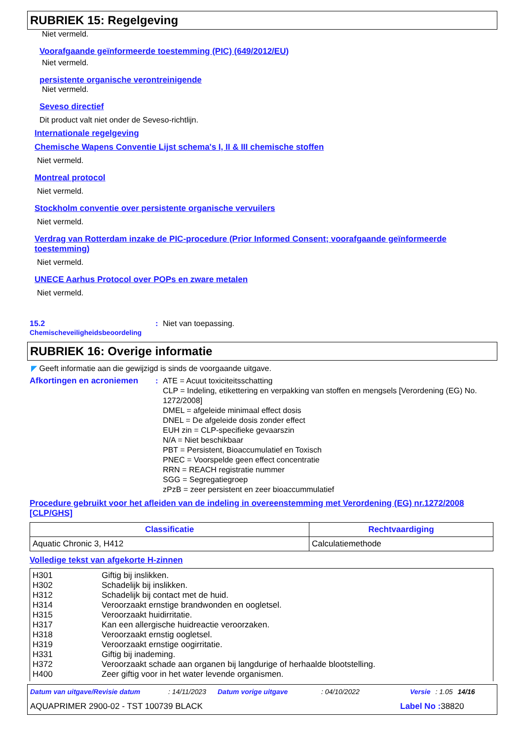RUBRIEK 15: Regelgeving
Niet vermeld.
Voorafgaande geïnformeerde toestemming (PIC) (649/2012/EU)
Niet vermeld.
persistente organische verontreinigende
Niet vermeld.
Seveso directief
Dit product valt niet onder de Seveso-richtlijn.
Internationale regelgeving
Chemische Wapens Conventie Lijst schema's I, II & III chemische stoffen
Niet vermeld.
Montreal protocol
Niet vermeld.
Stockholm conventie over persistente organische vervuilers
Niet vermeld.
Verdrag van Rotterdam inzake de PIC-procedure (Prior Informed Consent; voorafgaande geïnformeerde toestemming)
Niet vermeld.
UNECE Aarhus Protocol over POPs en zware metalen
Niet vermeld.
15.2
Chemischeveiligheidsbeoordeling
: Niet van toepassing.
RUBRIEK 16: Overige informatie
◤ Geeft informatie aan die gewijzigd is sinds de voorgaande uitgave.
Afkortingen en acroniemen : ATE = Acuut toxiciteitsschatting
CLP = Indeling, etikettering en verpakking van stoffen en mengsels [Verordening (EG) No. 1272/2008]
DMEL = afgeleide minimaal effect dosis
DNEL = De afgeleide dosis zonder effect
EUH zin = CLP-specifieke gevaarszin
N/A = Niet beschikbaar
PBT = Persistent, Bioaccumulatief en Toxisch
PNEC = Voorspelde geen effect concentratie
RRN = REACH registratie nummer
SGG = Segregatiegroep
zPzB = zeer persistent en zeer bioaccummulatief
Procedure gebruikt voor het afleiden van de indeling in overeenstemming met Verordening (EG) nr.1272/2008 [CLP/GHS]
| Classificatie | Rechtvaardiging |
| --- | --- |
| Aquatic Chronic 3, H412 | Calculatiemethode |
Volledige tekst van afgekorte H-zinnen
| H301 H302 H312 H314 H315 H317 H318 H319 H331 H372 H400 Giftig bij inslikken. Schadelijk bij inslikken. Schadelijk bij contact met de huid. Veroorzaakt ernstige brandwonden en oogletsel. Veroorzaakt huidirritatie. Kan een allergische huidreactie veroorzaken. Veroorzaakt ernstig oogletsel. Veroorzaakt ernstige oogirritatie. Giftig bij inademing. Veroorzaakt schade aan organen bij langdurige of herhaalde blootstelling. Zeer giftig voor in het water levende organismen. |
Datum van uitgave/Revisie datum: 14/11/2023 Datum vorige uitgave: 04/10/2022 Versie: 1.05 14/16
AQUAPRIMER 2900-02 - TST 100739 BLACK Label No : 38820